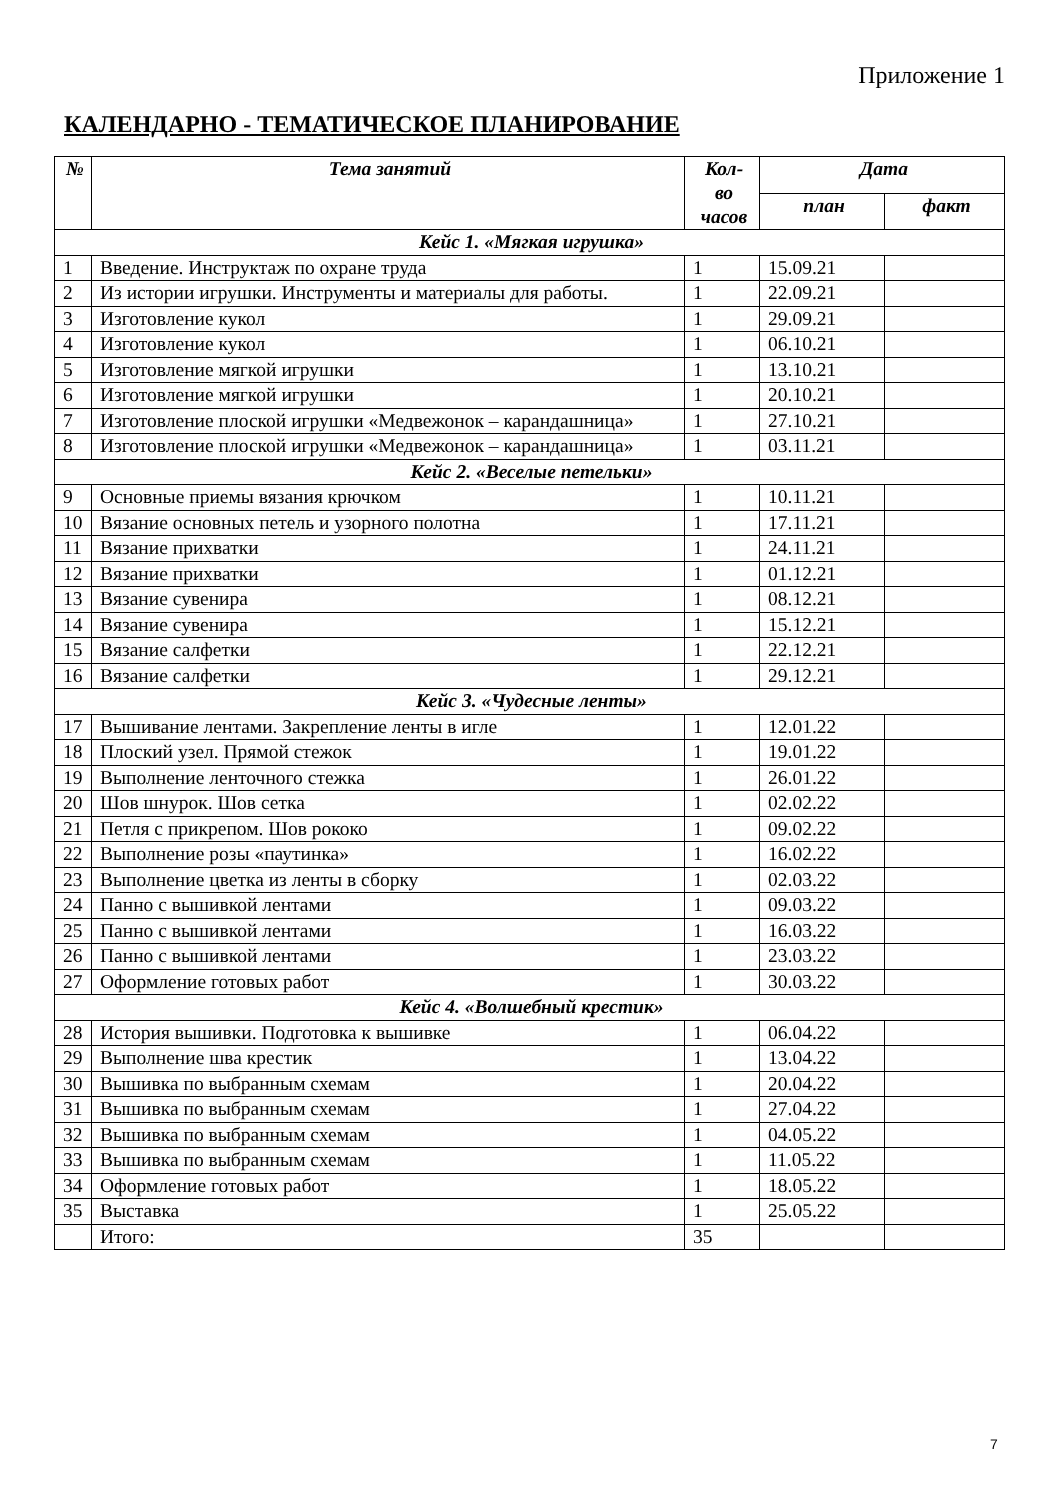Приложение 1
КАЛЕНДАРНО - ТЕМАТИЧЕСКОЕ ПЛАНИРОВАНИЕ
| № | Тема занятий | Кол- во часов | Дата | |
| --- | --- | --- | --- | --- |
| | | | план | факт |
| Кейс 1. «Мягкая игрушка» | | | | |
| 1 | Введение. Инструктаж по охране труда | 1 | 15.09.21 | |
| 2 | Из истории игрушки. Инструменты и материалы для работы. | 1 | 22.09.21 | |
| 3 | Изготовление кукол | 1 | 29.09.21 | |
| 4 | Изготовление кукол | 1 | 06.10.21 | |
| 5 | Изготовление мягкой игрушки | 1 | 13.10.21 | |
| 6 | Изготовление мягкой игрушки | 1 | 20.10.21 | |
| 7 | Изготовление плоской игрушки «Медвежонок – карандашница» | 1 | 27.10.21 | |
| 8 | Изготовление плоской игрушки «Медвежонок – карандашница» | 1 | 03.11.21 | |
| Кейс 2. «Веселые петельки» | | | | |
| 9 | Основные приемы вязания крючком | 1 | 10.11.21 | |
| 10 | Вязание основных петель и узорного полотна | 1 | 17.11.21 | |
| 11 | Вязание прихватки | 1 | 24.11.21 | |
| 12 | Вязание прихватки | 1 | 01.12.21 | |
| 13 | Вязание сувенира | 1 | 08.12.21 | |
| 14 | Вязание сувенира | 1 | 15.12.21 | |
| 15 | Вязание салфетки | 1 | 22.12.21 | |
| 16 | Вязание салфетки | 1 | 29.12.21 | |
| Кейс 3. «Чудесные ленты» | | | | |
| 17 | Вышивание лентами. Закрепление ленты в игле | 1 | 12.01.22 | |
| 18 | Плоский узел. Прямой стежок | 1 | 19.01.22 | |
| 19 | Выполнение ленточного стежка | 1 | 26.01.22 | |
| 20 | Шов шнурок. Шов сетка | 1 | 02.02.22 | |
| 21 | Петля с прикрепом. Шов рококо | 1 | 09.02.22 | |
| 22 | Выполнение розы «паутинка» | 1 | 16.02.22 | |
| 23 | Выполнение цветка из ленты в сборку | 1 | 02.03.22 | |
| 24 | Панно с вышивкой лентами | 1 | 09.03.22 | |
| 25 | Панно с вышивкой лентами | 1 | 16.03.22 | |
| 26 | Панно с вышивкой лентами | 1 | 23.03.22 | |
| 27 | Оформление готовых работ | 1 | 30.03.22 | |
| Кейс 4. «Волшебный крестик» | | | | |
| 28 | История вышивки. Подготовка к вышивке | 1 | 06.04.22 | |
| 29 | Выполнение шва крестик | 1 | 13.04.22 | |
| 30 | Вышивка по выбранным схемам | 1 | 20.04.22 | |
| 31 | Вышивка по выбранным схемам | 1 | 27.04.22 | |
| 32 | Вышивка по выбранным схемам | 1 | 04.05.22 | |
| 33 | Вышивка по выбранным схемам | 1 | 11.05.22 | |
| 34 | Оформление готовых работ | 1 | 18.05.22 | |
| 35 | Выставка | 1 | 25.05.22 | |
| | Итого: | 35 | | |
7